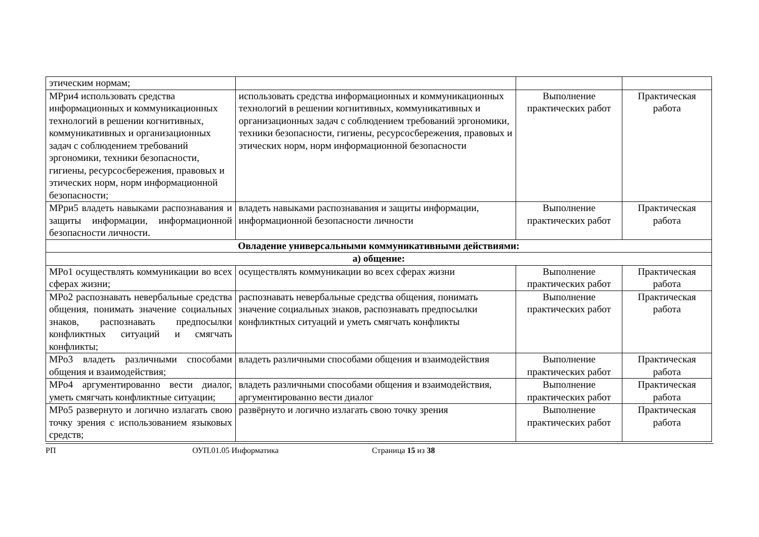| этическим нормам; | | | |
| МРри4 использовать средства информационных и коммуникационных технологий в решении когнитивных, коммуникативных и организационных задач с соблюдением требований эргономики, техники безопасности, гигиены, ресурсосбережения, правовых и этических норм, норм информационной безопасности; | использовать средства информационных и коммуникационных технологий в решении когнитивных, коммуникативных и организационных задач с соблюдением требований эргономики, техники безопасности, гигиены, ресурсосбережения, правовых и этических норм, норм информационной безопасности | Выполнение практических работ | Практическая работа |
| МРри5 владеть навыками распознавания и защиты информации, информационной безопасности личности. | владеть навыками распознавания и защиты информации, информационной безопасности личности | Выполнение практических работ | Практическая работа |
| Овладение универсальными коммуникативными действиями: | | | |
| а) общение: | | | |
| МРо1 осуществлять коммуникации во всех сферах жизни; | осуществлять коммуникации во всех сферах жизни | Выполнение практических работ | Практическая работа |
| МРо2 распознавать невербальные средства общения, понимать значение социальных знаков, распознавать предпосылки конфликтных ситуаций и смягчать конфликты; | распознавать невербальные средства общения, понимать значение социальных знаков, распознавать предпосылки конфликтных ситуаций и уметь смягчать конфликты | Выполнение практических работ | Практическая работа |
| МРо3 владеть различными способами общения и взаимодействия; | владеть различными способами общения и взаимодействия | Выполнение практических работ | Практическая работа |
| МРо4 аргументированно вести диалог, уметь смягчать конфликтные ситуации; | владеть различными способами общения и взаимодействия, аргументированно вести диалог | Выполнение практических работ | Практическая работа |
| МРо5 развернуто и логично излагать свою точку зрения с использованием языковых средств; | развёрнуто и логично излагать свою точку зрения | Выполнение практических работ | Практическая работа |
РП ОУП.01.05 Информатика Страница 15 из 38